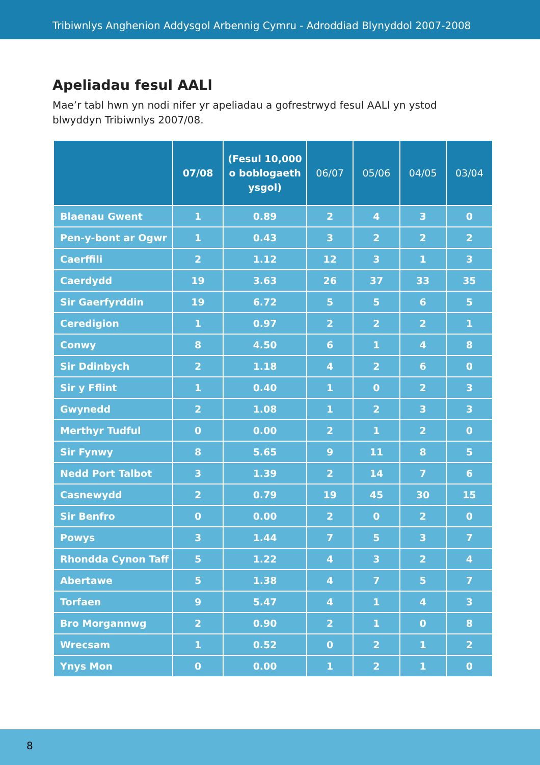Tribiwnlys Anghenion Addysgol Arbennig Cymru - Adroddiad Blynyddol 2007-2008
Apeliadau fesul AALl
Mae’r tabl hwn yn nodi nifer yr apeliadau a gofrestrwyd fesul AALl yn ystod blwyddyn Tribiwnlys 2007/08.
| | 07/08 | (Fesul 10,000 o boblogaeth ysgol) | 06/07 | 05/06 | 04/05 | 03/04 |
| --- | --- | --- | --- | --- | --- | --- |
| Blaenau Gwent | 1 | 0.89 | 2 | 4 | 3 | 0 |
| Pen-y-bont ar Ogwr | 1 | 0.43 | 3 | 2 | 2 | 2 |
| Caerffili | 2 | 1.12 | 12 | 3 | 1 | 3 |
| Caerdydd | 19 | 3.63 | 26 | 37 | 33 | 35 |
| Sir Gaerfyrddin | 19 | 6.72 | 5 | 5 | 6 | 5 |
| Ceredigion | 1 | 0.97 | 2 | 2 | 2 | 1 |
| Conwy | 8 | 4.50 | 6 | 1 | 4 | 8 |
| Sir Ddinbych | 2 | 1.18 | 4 | 2 | 6 | 0 |
| Sir y Fflint | 1 | 0.40 | 1 | 0 | 2 | 3 |
| Gwynedd | 2 | 1.08 | 1 | 2 | 3 | 3 |
| Merthyr Tudful | 0 | 0.00 | 2 | 1 | 2 | 0 |
| Sir Fynwy | 8 | 5.65 | 9 | 11 | 8 | 5 |
| Nedd Port Talbot | 3 | 1.39 | 2 | 14 | 7 | 6 |
| Casnewydd | 2 | 0.79 | 19 | 45 | 30 | 15 |
| Sir Benfro | 0 | 0.00 | 2 | 0 | 2 | 0 |
| Powys | 3 | 1.44 | 7 | 5 | 3 | 7 |
| Rhondda Cynon Taff | 5 | 1.22 | 4 | 3 | 2 | 4 |
| Abertawe | 5 | 1.38 | 4 | 7 | 5 | 7 |
| Torfaen | 9 | 5.47 | 4 | 1 | 4 | 3 |
| Bro Morgannwg | 2 | 0.90 | 2 | 1 | 0 | 8 |
| Wrecsam | 1 | 0.52 | 0 | 2 | 1 | 2 |
| Ynys Mon | 0 | 0.00 | 1 | 2 | 1 | 0 |
8